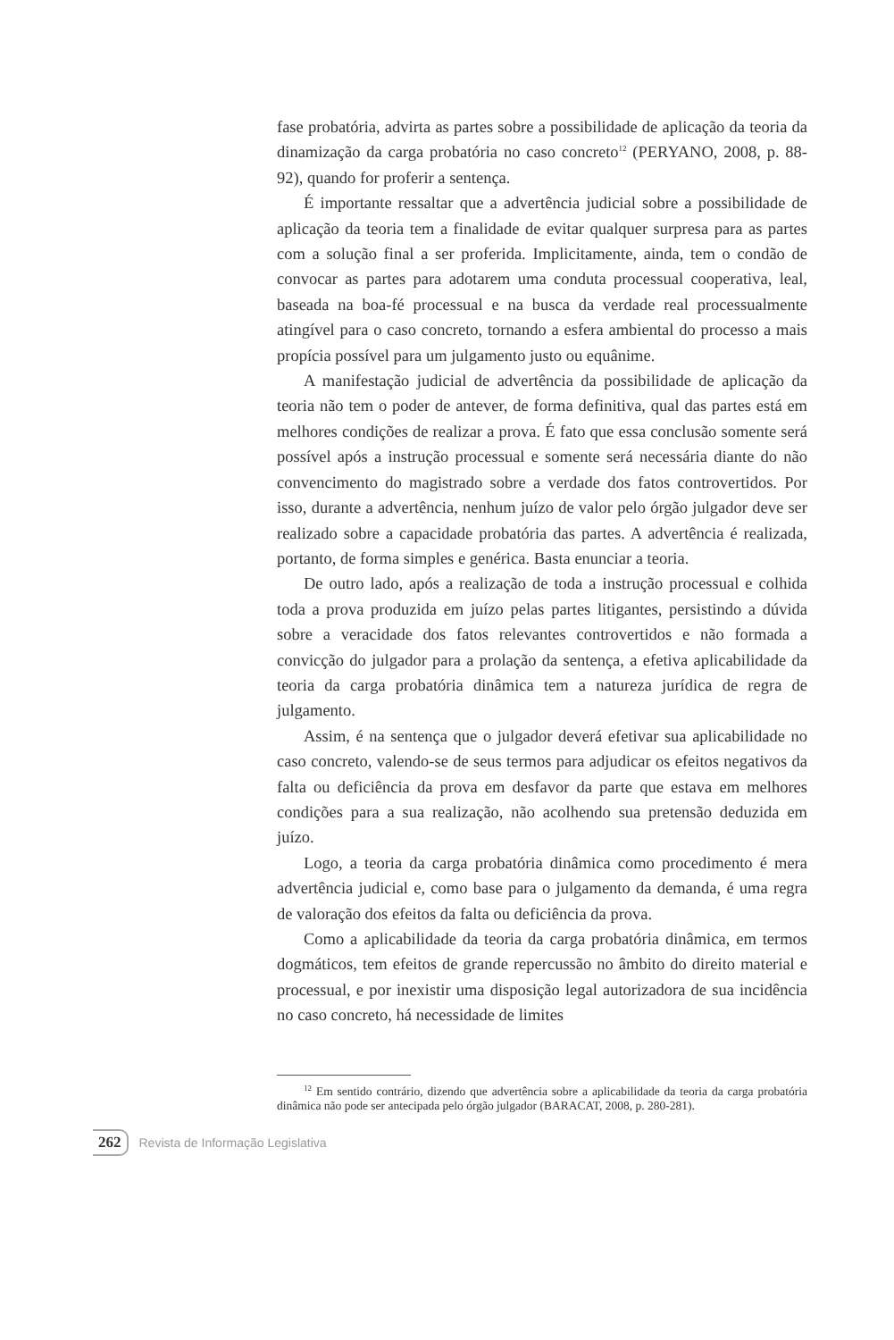fase probatória, advirta as partes sobre a possibilidade de aplicação da teoria da dinamização da carga probatória no caso concreto<sup>12</sup> (PERYANO, 2008, p. 88-92), quando for proferir a sentença.
É importante ressaltar que a advertência judicial sobre a possibilidade de aplicação da teoria tem a finalidade de evitar qualquer surpresa para as partes com a solução final a ser proferida. Implicitamente, ainda, tem o condão de convocar as partes para adotarem uma conduta processual cooperativa, leal, baseada na boa-fé processual e na busca da verdade real processualmente atingível para o caso concreto, tornando a esfera ambiental do processo a mais propícia possível para um julgamento justo ou equânime.
A manifestação judicial de advertência da possibilidade de aplicação da teoria não tem o poder de antever, de forma definitiva, qual das partes está em melhores condições de realizar a prova. É fato que essa conclusão somente será possível após a instrução processual e somente será necessária diante do não convencimento do magistrado sobre a verdade dos fatos controvertidos. Por isso, durante a advertência, nenhum juízo de valor pelo órgão julgador deve ser realizado sobre a capacidade probatória das partes. A advertência é realizada, portanto, de forma simples e genérica. Basta enunciar a teoria.
De outro lado, após a realização de toda a instrução processual e colhida toda a prova produzida em juízo pelas partes litigantes, persistindo a dúvida sobre a veracidade dos fatos relevantes controvertidos e não formada a convicção do julgador para a prolação da sentença, a efetiva aplicabilidade da teoria da carga probatória dinâmica tem a natureza jurídica de regra de julgamento.
Assim, é na sentença que o julgador deverá efetivar sua aplicabilidade no caso concreto, valendo-se de seus termos para adjudicar os efeitos negativos da falta ou deficiência da prova em desfavor da parte que estava em melhores condições para a sua realização, não acolhendo sua pretensão deduzida em juízo.
Logo, a teoria da carga probatória dinâmica como procedimento é mera advertência judicial e, como base para o julgamento da demanda, é uma regra de valoração dos efeitos da falta ou deficiência da prova.
Como a aplicabilidade da teoria da carga probatória dinâmica, em termos dogmáticos, tem efeitos de grande repercussão no âmbito do direito material e processual, e por inexistir uma disposição legal autorizadora de sua incidência no caso concreto, há necessidade de limites
<sup>12</sup> Em sentido contrário, dizendo que advertência sobre a aplicabilidade da teoria da carga probatória dinâmica não pode ser antecipada pelo órgão julgador (BARACAT, 2008, p. 280-281).
262 Revista de Informação Legislativa